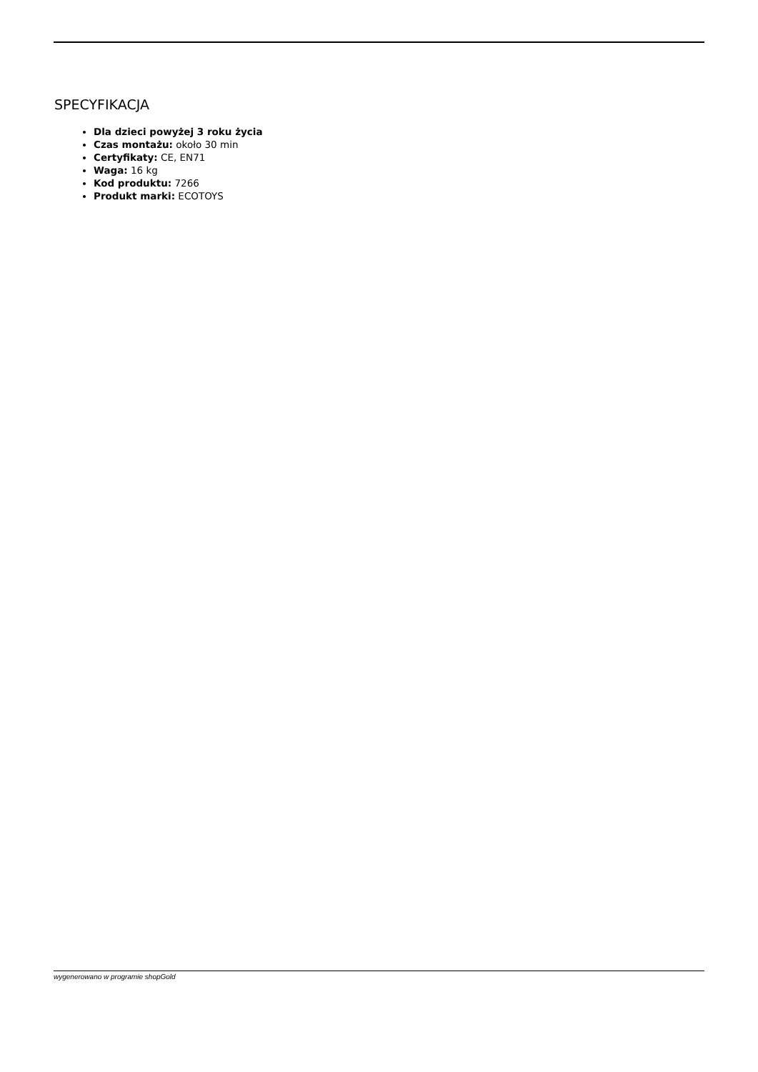SPECYFIKACJA
Dla dzieci powyżej 3 roku życia
Czas montażu: około 30 min
Certyfikaty: CE, EN71
Waga: 16 kg
Kod produktu: 7266
Produkt marki: ECOTOYS
wygenerowano w programie shopGold